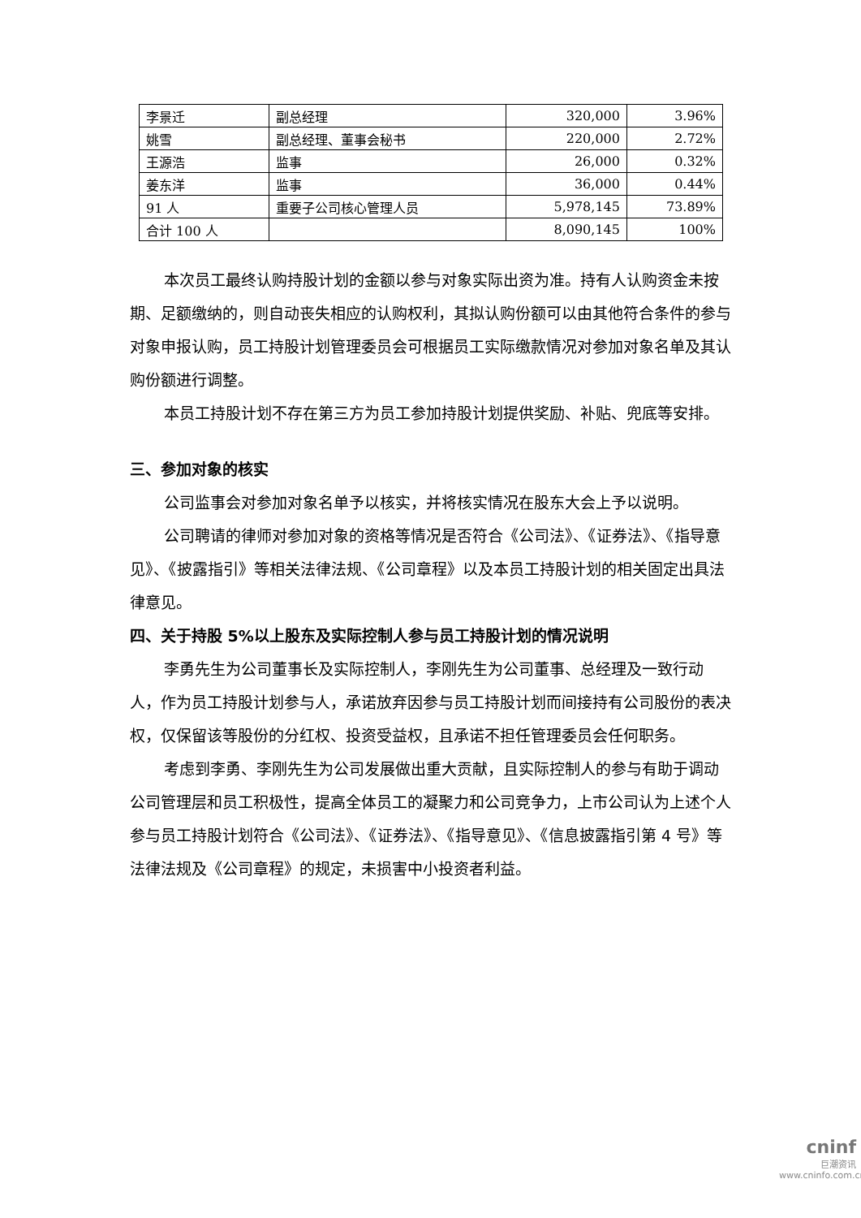| 李景迁 | 副总经理 | 320,000 | 3.96% |
| 姚雪 | 副总经理、董事会秘书 | 220,000 | 2.72% |
| 王源浩 | 监事 | 26,000 | 0.32% |
| 姜东洋 | 监事 | 36,000 | 0.44% |
| 91 人 | 重要子公司核心管理人员 | 5,978,145 | 73.89% |
| 合计 100 人 | | 8,090,145 | 100% |
本次员工最终认购持股计划的金额以参与对象实际出资为准。持有人认购资金未按期、足额缴纳的，则自动丧失相应的认购权利，其拟认购份额可以由其他符合条件的参与对象申报认购，员工持股计划管理委员会可根据员工实际缴款情况对参加对象名单及其认购份额进行调整。
本员工持股计划不存在第三方为员工参加持股计划提供奖励、补贴、兜底等安排。
三、参加对象的核实
公司监事会对参加对象名单予以核实，并将核实情况在股东大会上予以说明。
公司聘请的律师对参加对象的资格等情况是否符合《公司法》、《证券法》、《指导意见》、《披露指引》等相关法律法规、《公司章程》以及本员工持股计划的相关固定出具法律意见。
四、关于持股 5%以上股东及实际控制人参与员工持股计划的情况说明
李勇先生为公司董事长及实际控制人，李刚先生为公司董事、总经理及一致行动人，作为员工持股计划参与人，承诺放弃因参与员工持股计划而间接持有公司股份的表决权，仅保留该等股份的分红权、投资受益权，且承诺不担任管理委员会任何职务。
考虑到李勇、李刚先生为公司发展做出重大贡献，且实际控制人的参与有助于调动公司管理层和员工积极性，提高全体员工的凝聚力和公司竞争力，上市公司认为上述个人参与员工持股计划符合《公司法》、《证券法》、《指导意见》、《信息披露指引第 4 号》等法律法规及《公司章程》的规定，未损害中小投资者利益。
cninf
巨潮资讯
www.cninfo.com.cn